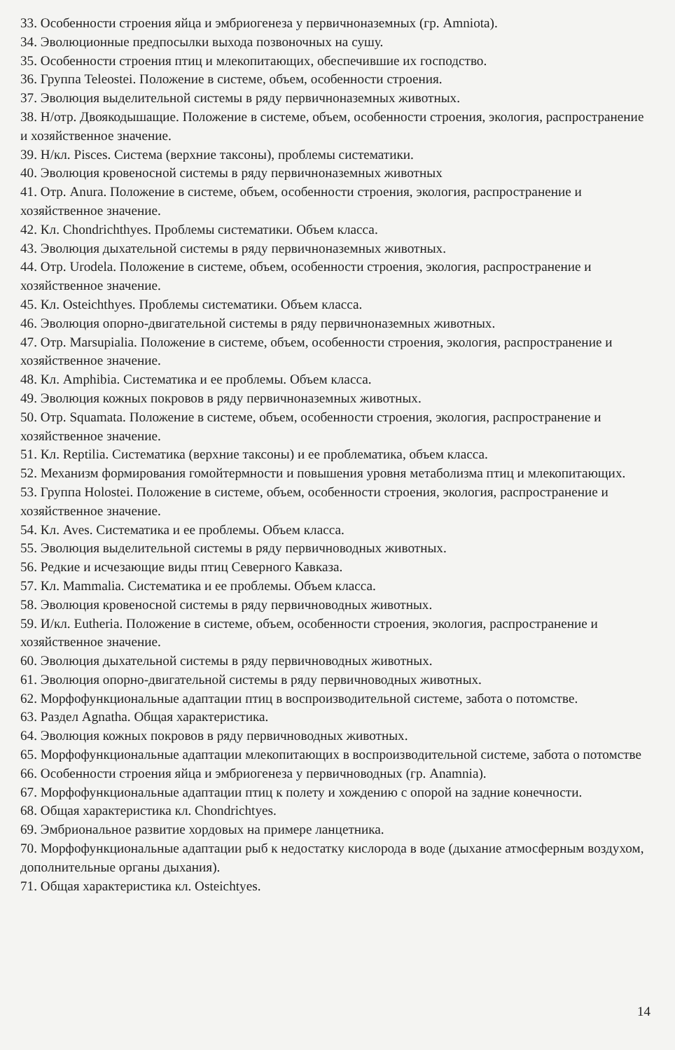33. Особенности строения яйца и эмбриогенеза у первичноназемных (гр. Amniota).
34. Эволюционные предпосылки выхода позвоночных на сушу.
35. Особенности строения птиц и млекопитающих, обеспечившие их господство.
36. Группа Teleostei. Положение в системе, объем, особенности строения.
37. Эволюция выделительной системы в ряду первичноназемных животных.
38. Н/отр. Двоякодышащие. Положение в системе, объем, особенности строения, экология, распространение и хозяйственное значение.
39. Н/кл. Pisces. Система (верхние таксоны), проблемы систематики.
40. Эволюция кровеносной системы в ряду первичноназемных животных
41. Отр. Anura. Положение в системе, объем, особенности строения, экология, распространение и хозяйственное значение.
42. Кл. Chondrichthyes. Проблемы систематики. Объем класса.
43. Эволюция дыхательной системы в ряду первичноназемных животных.
44. Отр. Urodela. Положение в системе, объем, особенности строения, экология, распространение и хозяйственное значение.
45. Кл. Osteichthyes. Проблемы систематики. Объем класса.
46. Эволюция опорно-двигательной системы в ряду первичноназемных животных.
47. Отр. Marsupialia. Положение в системе, объем, особенности строения, экология, распространение и хозяйственное значение.
48. Кл. Amphibia. Систематика и ее проблемы. Объем класса.
49. Эволюция кожных покровов в ряду первичноназемных животных.
50. Отр. Squamata. Положение в системе, объем, особенности строения, экология, распространение и хозяйственное значение.
51. Кл. Reptilia. Систематика (верхние таксоны) и ее проблематика, объем класса.
52. Механизм формирования гомойтермности и повышения уровня метаболизма птиц и млекопитающих.
53. Группа Holostei. Положение в системе, объем, особенности строения, экология, распространение и хозяйственное значение.
54. Кл. Aves. Систематика и ее проблемы. Объем класса.
55. Эволюция выделительной системы в ряду первичноводных животных.
56. Редкие и исчезающие виды птиц Северного Кавказа.
57. Кл. Mammalia. Систематика и ее проблемы. Объем класса.
58. Эволюция кровеносной системы в ряду первичноводных животных.
59. И/кл. Eutheria. Положение в системе, объем, особенности строения, экология, распространение и хозяйственное значение.
60. Эволюция дыхательной системы в ряду первичноводных животных.
61. Эволюция опорно-двигательной системы в ряду первичноводных животных.
62. Морфофункциональные адаптации птиц в воспроизводительной системе, забота о потомстве.
63. Раздел Agnatha. Общая характеристика.
64. Эволюция кожных покровов в ряду первичноводных животных.
65. Морфофункциональные адаптации млекопитающих в воспроизводительной системе, забота о потомстве
66. Особенности строения яйца и эмбриогенеза у первичноводных (гр. Anamnia).
67. Морфофункциональные адаптации птиц к полету и хождению с опорой на задние конечности.
68. Общая характеристика кл. Chondrichtyes.
69. Эмбриональное развитие хордовых на примере ланцетника.
70. Морфофункциональные адаптации рыб к недостатку кислорода в воде (дыхание атмосферным воздухом, дополнительные органы дыхания).
71. Общая характеристика кл. Osteichtyes.
14